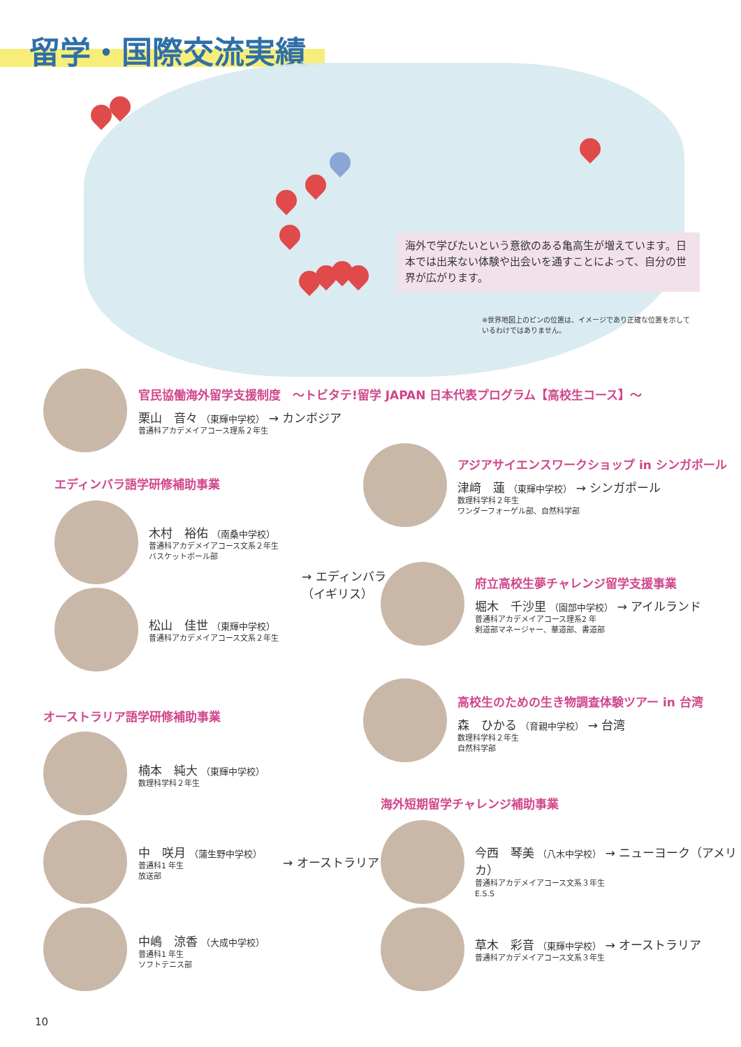留学・国際交流実績
海外で学びたいという意欲のある亀高生が増えています。日本では出来ない体験や出会いを通すことによって、自分の世界が広がります。
※世界地図上のピンの位置は、イメージであり正確な位置を示して
いるわけではありません。
官民協働海外留学支援制度　～トビタテ!留学 JAPAN 日本代表プログラム【高校生コース】～
栗山　音々 （東輝中学校） → カンボジア
普通科アカデメイアコース理系２年生
アジアサイエンスワークショップ in シンガポール
津﨑　蓮 （東輝中学校） → シンガポール
数理科学科２年生
ワンダーフォーゲル部、自然科学部
エディンバラ語学研修補助事業
木村　裕佑 （南桑中学校）
普通科アカデメイアコース文系２年生
バスケットボール部
松山　佳世 （東輝中学校）
普通科アカデメイアコース文系２年生
→ エディンバラ
（イギリス）
府立高校生夢チャレンジ留学支援事業
堀木　千沙里 （園部中学校） → アイルランド
普通科アカデメイアコース理系2 年
剣道部マネージャー、華道部、書道部
高校生のための生き物調査体験ツアー in 台湾
森　ひかる （育親中学校） → 台湾
数理科学科２年生
自然科学部
オーストラリア語学研修補助事業
楠本　純大 （東輝中学校）
数理科学科２年生
中　咲月 （蒲生野中学校）
普通科1 年生
放送部
中嶋　涼香 （大成中学校）
普通科1 年生
ソフトテニス部
→ オーストラリア
海外短期留学チャレンジ補助事業
今西　琴美 （八木中学校） → ニューヨーク（アメリカ）
普通科アカデメイアコース文系３年生
E.S.S
草木　彩音 （東輝中学校） → オーストラリア
普通科アカデメイアコース文系３年生
10